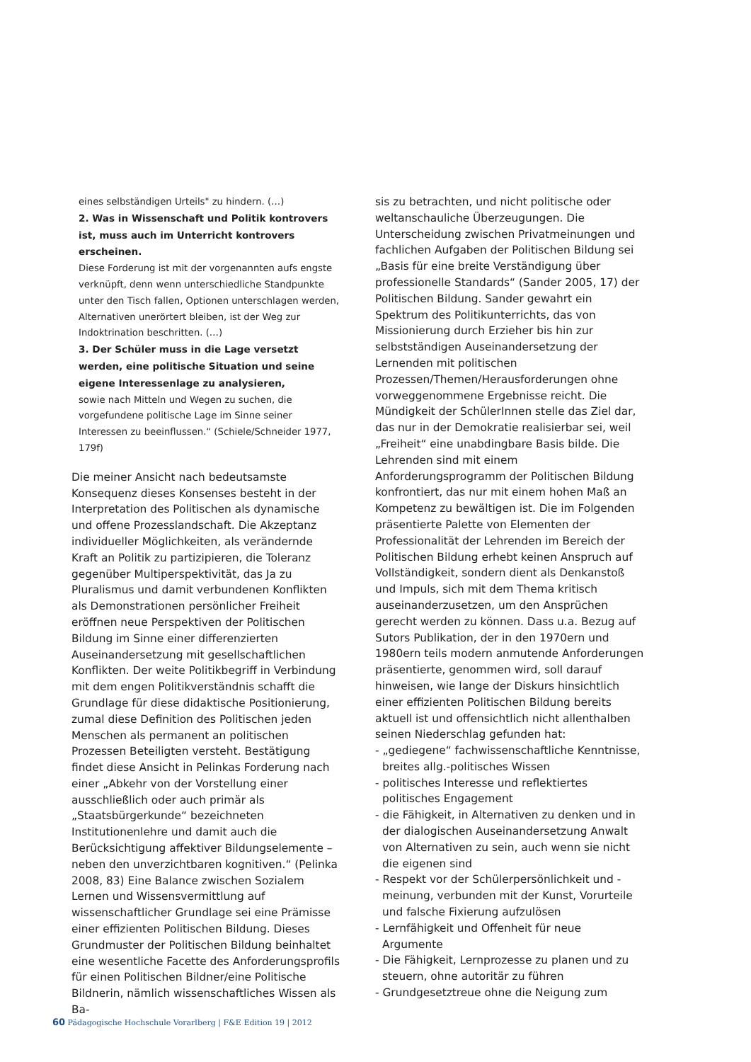eines selbständigen Urteils" zu hindern. (…)
2. Was in Wissenschaft und Politik kontrovers ist, muss auch im Unterricht kontrovers erscheinen.
Diese Forderung ist mit der vorgenannten aufs engste verknüpft, denn wenn unterschiedliche Standpunkte unter den Tisch fallen, Optionen unterschlagen werden, Alternativen unerörtert bleiben, ist der Weg zur Indoktrination beschritten. (…)
3. Der Schüler muss in die Lage versetzt werden, eine politische Situation und seine eigene Interessenlage zu analysieren,
sowie nach Mitteln und Wegen zu suchen, die vorgefundene politische Lage im Sinne seiner Interessen zu beeinflussen.“ (Schiele/Schneider 1977, 179f)
Die meiner Ansicht nach bedeutsamste Konsequenz dieses Konsenses besteht in der Interpretation des Politischen als dynamische und offene Prozesslandschaft. Die Akzeptanz individueller Möglichkeiten, als verändernde Kraft an Politik zu partizipieren, die Toleranz gegenüber Multiperspektivität, das Ja zu Pluralismus und damit verbundenen Konflikten als Demonstrationen persönlicher Freiheit eröffnen neue Perspektiven der Politischen Bildung im Sinne einer differenzierten Auseinandersetzung mit gesellschaftlichen Konflikten. Der weite Politikbegriff in Verbindung mit dem engen Politikverständnis schafft die Grundlage für diese didaktische Positionierung, zumal diese Definition des Politischen jeden Menschen als permanent an politischen Prozessen Beteiligten versteht. Bestätigung findet diese Ansicht in Pelinkas Forderung nach einer „Abkehr von der Vorstellung einer ausschließlich oder auch primär als „Staatsbürgerkunde“ bezeichneten Institutionenlehre und damit auch die Berücksichtigung affektiver Bildungselemente – neben den unverzichtbaren kognitiven.“ (Pelinka 2008, 83) Eine Balance zwischen Sozialem Lernen und Wissensvermittlung auf wissenschaftlicher Grundlage sei eine Prämisse einer effizienten Politischen Bildung. Dieses Grundmuster der Politischen Bildung beinhaltet eine wesentliche Facette des Anforderungsprofils für einen Politischen Bildner/eine Politische Bildnerin, nämlich wissenschaftliches Wissen als Ba-
sis zu betrachten, und nicht politische oder weltanschauliche Überzeugungen. Die Unterscheidung zwischen Privatmeinungen und fachlichen Aufgaben der Politischen Bildung sei „Basis für eine breite Verständigung über professionelle Standards“ (Sander 2005, 17) der Politischen Bildung. Sander gewahrt ein Spektrum des Politikunterrichts, das von Missionierung durch Erzieher bis hin zur selbstständigen Auseinandersetzung der Lernenden mit politischen Prozessen/Themen/Herausforderungen ohne vorweggenommene Ergebnisse reicht. Die Mündigkeit der SchülerInnen stelle das Ziel dar, das nur in der Demokratie realisierbar sei, weil „Freiheit“ eine unabdingbare Basis bilde. Die Lehrenden sind mit einem Anforderungsprogramm der Politischen Bildung konfrontiert, das nur mit einem hohen Maß an Kompetenz zu bewältigen ist. Die im Folgenden präsentierte Palette von Elementen der Professionalität der Lehrenden im Bereich der Politischen Bildung erhebt keinen Anspruch auf Vollständigkeit, sondern dient als Denkanstoß und Impuls, sich mit dem Thema kritisch auseinanderzusetzen, um den Ansprüchen gerecht werden zu können. Dass u.a. Bezug auf Sutors Publikation, der in den 1970ern und 1980ern teils modern anmutende Anforderungen präsentierte, genommen wird, soll darauf hinweisen, wie lange der Diskurs hinsichtlich einer effizienten Politischen Bildung bereits aktuell ist und offensichtlich nicht allenthalben seinen Niederschlag gefunden hat:
- „gediegene“ fachwissenschaftliche Kenntnisse, breites allg.-politisches Wissen
- politisches Interesse und reflektiertes politisches Engagement
- die Fähigkeit, in Alternativen zu denken und in der dialogischen Auseinandersetzung Anwalt von Alternativen zu sein, auch wenn sie nicht die eigenen sind
- Respekt vor der Schülerpersönlichkeit und -meinung, verbunden mit der Kunst, Vorurteile und falsche Fixierung aufzulösen
- Lernfähigkeit und Offenheit für neue Argumente
- Die Fähigkeit, Lernprozesse zu planen und zu steuern, ohne autoritär zu führen
- Grundgesetztreue ohne die Neigung zum
60 Pädagogische Hochschule Vorarlberg | F&E Edition 19 | 2012